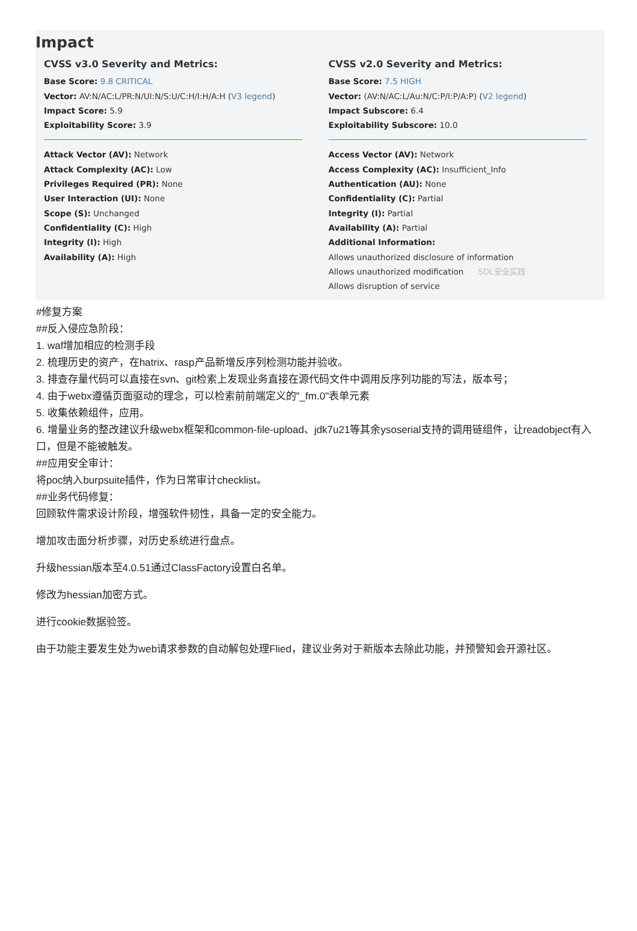Impact
CVSS v3.0 Severity and Metrics:
Base Score: 9.8 CRITICAL
Vector: AV:N/AC:L/PR:N/UI:N/S:U/C:H/I:H/A:H (V3 legend)
Impact Score: 5.9
Exploitability Score: 3.9
Attack Vector (AV): Network
Attack Complexity (AC): Low
Privileges Required (PR): None
User Interaction (UI): None
Scope (S): Unchanged
Confidentiality (C): High
Integrity (I): High
Availability (A): High
CVSS v2.0 Severity and Metrics:
Base Score: 7.5 HIGH
Vector: (AV:N/AC:L/Au:N/C:P/I:P/A:P) (V2 legend)
Impact Subscore: 6.4
Exploitability Subscore: 10.0
Access Vector (AV): Network
Access Complexity (AC): Insufficient_Info
Authentication (AU): None
Confidentiality (C): Partial
Integrity (I): Partial
Availability (A): Partial
Additional Information:
Allows unauthorized disclosure of information
Allows unauthorized modification SDL安全实践
Allows disruption of service
#修复方案
##反入侵应急阶段：
1. waf增加相应的检测手段
2. 梳理历史的资产，在hatrix、rasp产品新增反序列检测功能并验收。
3. 排查存量代码可以直接在svn、git检索上发现业务直接在源代码文件中调用反序列功能的写法，版本号；
4. 由于webx遵循页面驱动的理念，可以检索前前端定义的"_fm.0"表单元素
5. 收集依赖组件，应用。
6. 增量业务的整改建议升级webx框架和common-file-upload、jdk7u21等其余ysoserial支持的调用链组件，让readobject有入口，但是不能被触发。
##应用安全审计：
将poc纳入burpsuite插件，作为日常审计checklist。
##业务代码修复：
回顾软件需求设计阶段，增强软件韧性，具备一定的安全能力。
增加攻击面分析步骤，对历史系统进行盘点。
升级hessian版本至4.0.51通过ClassFactory设置白名单。
修改为hessian加密方式。
进行cookie数据验签。
由于功能主要发生处为web请求参数的自动解包处理Flied，建议业务对于新版本去除此功能，并预警知会开源社区。